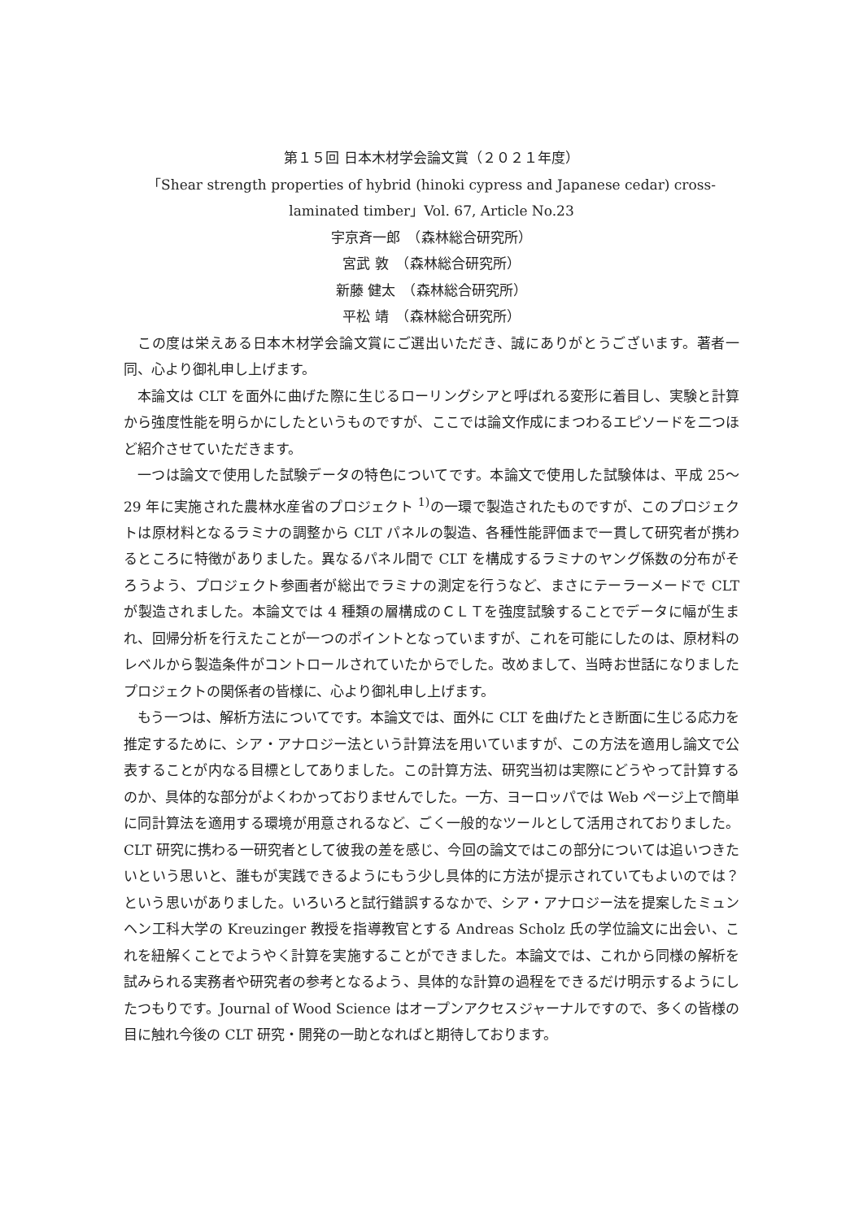第１５回 日本木材学会論文賞（２０２１年度）
「Shear strength properties of hybrid (hinoki cypress and Japanese cedar) cross-laminated timber」Vol. 67, Article No.23
宇京斉一郎　（森林総合研究所）
宮武 敦　（森林総合研究所）
新藤 健太　（森林総合研究所）
平松 靖　（森林総合研究所）
この度は栄えある日本木材学会論文賞にご選出いただき、誠にありがとうございます。著者一同、心より御礼申し上げます。
本論文は CLT を面外に曲げた際に生じるローリングシアと呼ばれる変形に着目し、実験と計算から強度性能を明らかにしたというものですが、ここでは論文作成にまつわるエピソードを二つほど紹介させていただきます。
一つは論文で使用した試験データの特色についてです。本論文で使用した試験体は、平成 25～29 年に実施された農林水産省のプロジェクト <sup>1)</sup>の一環で製造されたものですが、このプロジェクトは原材料となるラミナの調整から CLT パネルの製造、各種性能評価まで一貫して研究者が携わるところに特徴がありました。異なるパネル間で CLT を構成するラミナのヤング係数の分布がそろうよう、プロジェクト参画者が総出でラミナの測定を行うなど、まさにテーラーメードで CLT が製造されました。本論文では 4 種類の層構成のＣＬＴを強度試験することでデータに幅が生まれ、回帰分析を行えたことが一つのポイントとなっていますが、これを可能にしたのは、原材料のレベルから製造条件がコントロールされていたからでした。改めまして、当時お世話になりましたプロジェクトの関係者の皆様に、心より御礼申し上げます。
もう一つは、解析方法についてです。本論文では、面外に CLT を曲げたとき断面に生じる応力を推定するために、シア・アナロジー法という計算法を用いていますが、この方法を適用し論文で公表することが内なる目標としてありました。この計算方法、研究当初は実際にどうやって計算するのか、具体的な部分がよくわかっておりませんでした。一方、ヨーロッパでは Web ページ上で簡単に同計算法を適用する環境が用意されるなど、ごく一般的なツールとして活用されておりました。CLT 研究に携わる一研究者として彼我の差を感じ、今回の論文ではこの部分については追いつきたいという思いと、誰もが実践できるようにもう少し具体的に方法が提示されていてもよいのでは？という思いがありました。いろいろと試行錯誤するなかで、シア・アナロジー法を提案したミュンヘン工科大学の Kreuzinger 教授を指導教官とする Andreas Scholz 氏の学位論文に出会い、これを紐解くことでようやく計算を実施することができました。本論文では、これから同様の解析を試みられる実務者や研究者の参考となるよう、具体的な計算の過程をできるだけ明示するようにしたつもりです。Journal of Wood Science はオープンアクセスジャーナルですので、多くの皆様の目に触れ今後の CLT 研究・開発の一助となればと期待しております。